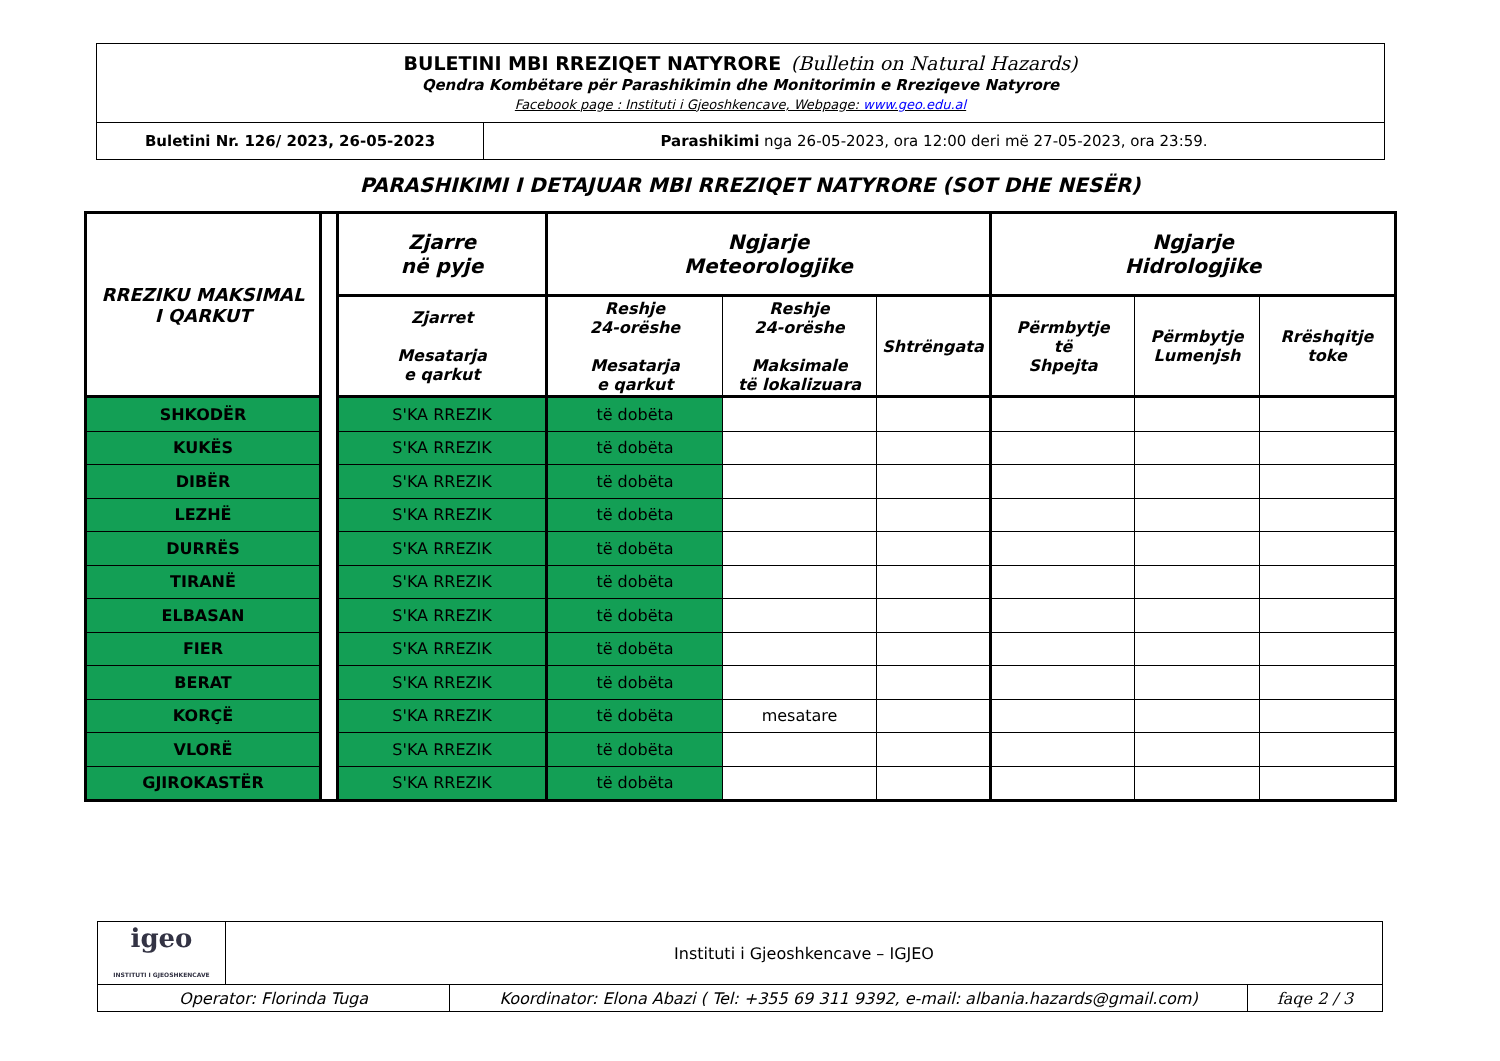| BULETINI MBI RREZIQET NATYRORE (Bulletin on Natural Hazards) Qendra Kombëtare për Parashikimin dhe Monitorimin e Rreziqeve Natyrore Facebook page : Instituti i Gjeoshkencave, Webpage: www.geo.edu.al | |
| Buletini Nr. 126/ 2023, 26-05-2023 | Parashikimi nga 26-05-2023, ora 12:00 deri më 27-05-2023, ora 23:59. |
PARASHIKIMI I DETAJUAR MBI RREZIQET NATYRORE (SOT DHE NESËR)
| RREZIKU MAKSIMAL I QARKUT | | Zjarre në pyje | Ngjarje Meteorologjike | | | Ngjarje Hidrologjike | | |
| --- | --- | --- | --- | --- | --- | --- | --- | --- |
| | | Zjarret Mesatarja e qarkut | Reshje 24-orëshe Mesatarja e qarkut | Reshje 24-orëshe Maksimale të lokalizuara | Shtrëngata | Përmbytje të Shpejta | Përmbytje Lumenjsh | Rrëshqitje toke |
| SHKODËR | | S'KA RREZIK | të dobëta | | | | | |
| KUKËS | | S'KA RREZIK | të dobëta | | | | | |
| DIBËR | | S'KA RREZIK | të dobëta | | | | | |
| LEZHË | | S'KA RREZIK | të dobëta | | | | | |
| DURRËS | | S'KA RREZIK | të dobëta | | | | | |
| TIRANË | | S'KA RREZIK | të dobëta | | | | | |
| ELBASAN | | S'KA RREZIK | të dobëta | | | | | |
| FIER | | S'KA RREZIK | të dobëta | | | | | |
| BERAT | | S'KA RREZIK | të dobëta | | | | | |
| KORÇË | | S'KA RREZIK | të dobëta | mesatare | | | | |
| VLORË | | S'KA RREZIK | të dobëta | | | | | |
| GJIROKASTËR | | S'KA RREZIK | të dobëta | | | | | |
| igeo INSTITUTI I GJEOSHKENCAVE | Instituti i Gjeoshkencave – IGJEO | | |
| Operator: Florinda Tuga | | Koordinator: Elona Abazi ( Tel: +355 69 311 9392, e-mail: albania.hazards@gmail.com) | faqe 2 / 3 |